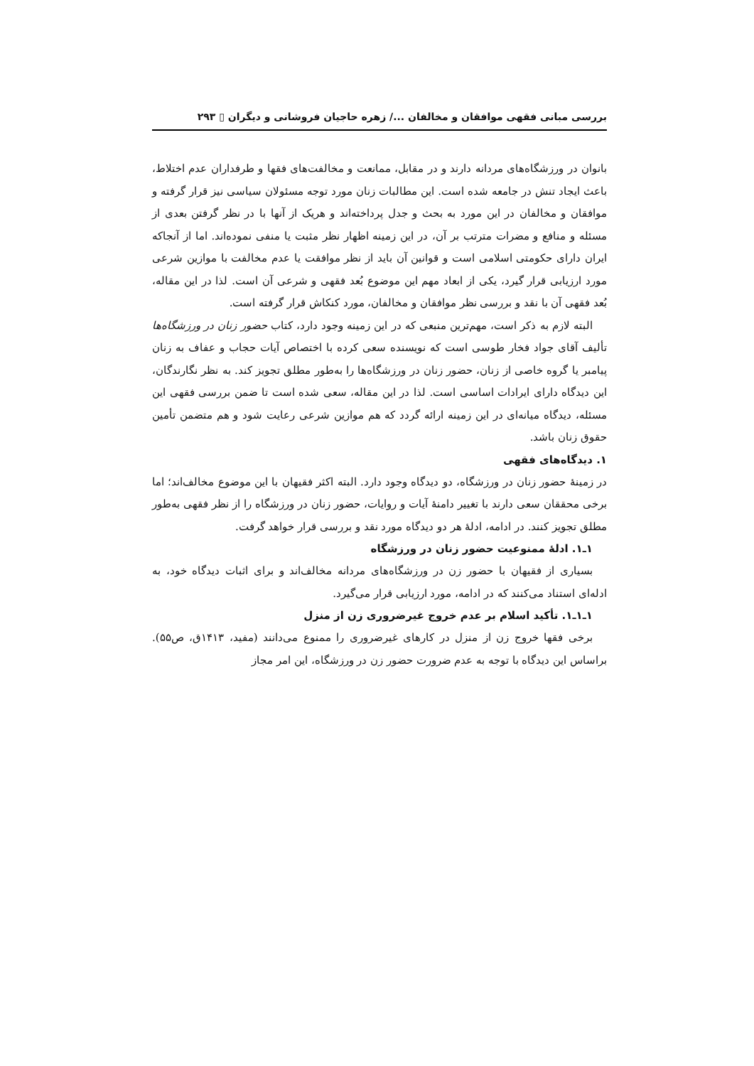بررسی مبانی فقهی موافقان و مخالفان .../ زهره حاجیان فروشانی و دیگران ▯ ۲۹۳
بانوان در ورزشگاه‌های مردانه دارند و در مقابل، ممانعت و مخالفت‌های فقها و طرفداران عدم اختلاط، باعث ایجاد تنش در جامعه شده است. این مطالبات زنان مورد توجه مسئولان سیاسی نیز قرار گرفته و موافقان و مخالفان در این مورد به بحث و جدل پرداخته‌اند و هریک از آنها با در نظر گرفتن بعدی از مسئله و منافع و مضرات مترتب بر آن، در این زمینه اظهار نظر مثبت یا منفی نموده‌اند. اما از آنجاکه ایران دارای حکومتی اسلامی است و قوانین آن باید از نظر موافقت یا عدم مخالفت با موازین شرعی مورد ارزیابی قرار گیرد، یکی از ابعاد مهم این موضوع بُعد فقهی و شرعی آن است. لذا در این مقاله، بُعد فقهی آن با نقد و بررسی نظر موافقان و مخالفان، مورد کنکاش قرار گرفته است.
البته لازم به ذکر است، مهم‌ترین منبعی که در این زمینه وجود دارد، کتاب حضور زنان در ورزشگاه‌ها تألیف آقای جواد فخار طوسی است که نویسنده سعی کرده با اختصاص آیات حجاب و عفاف به زنان پیامبر یا گروه خاصی از زنان، حضور زنان در ورزشگاه‌ها را به‌طور مطلق تجویز کند. به نظر نگارندگان، این دیدگاه دارای ایرادات اساسی است. لذا در این مقاله، سعی شده است تا ضمن بررسی فقهی این مسئله، دیدگاه میانه‌ای در این زمینه ارائه گردد که هم موازین شرعی رعایت شود و هم متضمن تأمین حقوق زنان باشد.
۱. دیدگاه‌های فقهی
در زمینهٔ حضور زنان در ورزشگاه، دو دیدگاه وجود دارد. البته اکثر فقیهان با این موضوع مخالف‌اند؛ اما برخی محققان سعی دارند با تغییر دامنهٔ آیات و روایات، حضور زنان در ورزشگاه را از نظر فقهی به‌طور مطلق تجویز کنند. در ادامه، ادلهٔ هر دو دیدگاه مورد نقد و بررسی قرار خواهد گرفت.
۱ـ۱. ادلهٔ ممنوعیت حضور زنان در ورزشگاه
بسیاری از فقیهان با حضور زن در ورزشگاه‌های مردانه مخالف‌اند و برای اثبات دیدگاه خود، به ادله‌ای استناد می‌کنند که در ادامه، مورد ارزیابی قرار می‌گیرد.
۱ـ۱ـ۱. تأکید اسلام بر عدم خروج غیرضروری زن از منزل
برخی فقها خروج زن از منزل در کارهای غیرضروری را ممنوع می‌دانند (مفید، ۱۴۱۳ق، ص۵۵). براساس این دیدگاه با توجه به عدم ضرورت حضور زن در ورزشگاه، این امر مجاز